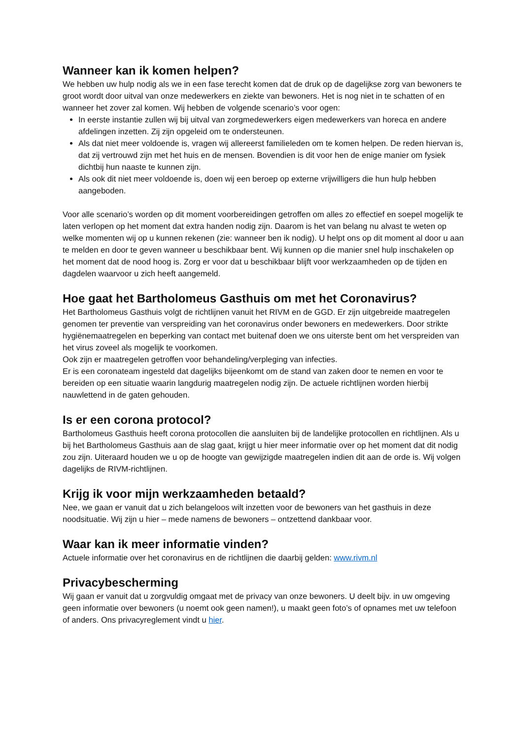Wanneer kan ik komen helpen?
We hebben uw hulp nodig als we in een fase terecht komen dat de druk op de dagelijkse zorg van bewoners te groot wordt door uitval van onze medewerkers en ziekte van bewoners. Het is nog niet in te schatten of en wanneer het zover zal komen. Wij hebben de volgende scenario’s voor ogen:
In eerste instantie zullen wij bij uitval van zorgmedewerkers eigen medewerkers van horeca en andere afdelingen inzetten. Zij zijn opgeleid om te ondersteunen.
Als dat niet meer voldoende is, vragen wij allereerst familieleden om te komen helpen. De reden hiervan is, dat zij vertrouwd zijn met het huis en de mensen. Bovendien is dit voor hen de enige manier om fysiek dichtbij hun naaste te kunnen zijn.
Als ook dit niet meer voldoende is, doen wij een beroep op externe vrijwilligers die hun hulp hebben aangeboden.
Voor alle scenario’s worden op dit moment voorbereidingen getroffen om alles zo effectief en soepel mogelijk te laten verlopen op het moment dat extra handen nodig zijn. Daarom is het van belang nu alvast te weten op welke momenten wij op u kunnen rekenen (zie: wanneer ben ik nodig). U helpt ons op dit moment al door u aan te melden en door te geven wanneer u beschikbaar bent. Wij kunnen op die manier snel hulp inschakelen op het moment dat de nood hoog is. Zorg er voor dat u beschikbaar blijft voor werkzaamheden op de tijden en dagdelen waarvoor u zich heeft aangemeld.
Hoe gaat het Bartholomeus Gasthuis om met het Coronavirus?
Het Bartholomeus Gasthuis volgt de richtlijnen vanuit het RIVM en de GGD. Er zijn uitgebreide maatregelen genomen ter preventie van verspreiding van het coronavirus onder bewoners en medewerkers. Door strikte hygiënemaatregelen en beperking van contact met buitenaf doen we ons uiterste bent om het verspreiden van het virus zoveel als mogelijk te voorkomen.
Ook zijn er maatregelen getroffen voor behandeling/verpleging van infecties.
Er is een coronateam ingesteld dat dagelijks bijeenkomt om de stand van zaken door te nemen en voor te bereiden op een situatie waarin langdurig maatregelen nodig zijn. De actuele richtlijnen worden hierbij nauwlettend in de gaten gehouden.
Is er een corona protocol?
Bartholomeus Gasthuis heeft corona protocollen die aansluiten bij de landelijke protocollen en richtlijnen. Als u bij het Bartholomeus Gasthuis aan de slag gaat, krijgt u hier meer informatie over op het moment dat dit nodig zou zijn. Uiteraard houden we u op de hoogte van gewijzigde maatregelen indien dit aan de orde is. Wij volgen dagelijks de RIVM-richtlijnen.
Krijg ik voor mijn werkzaamheden betaald?
Nee, we gaan er vanuit dat u zich belangeloos wilt inzetten voor de bewoners van het gasthuis in deze noodsituatie. Wij zijn u hier – mede namens de bewoners – ontzettend dankbaar voor.
Waar kan ik meer informatie vinden?
Actuele informatie over het coronavirus en de richtlijnen die daarbij gelden: www.rivm.nl
Privacybescherming
Wij gaan er vanuit dat u zorgvuldig omgaat met de privacy van onze bewoners. U deelt bijv. in uw omgeving geen informatie over bewoners (u noemt ook geen namen!), u maakt geen foto’s of opnames met uw telefoon of anders. Ons privacyreglement vindt u hier.